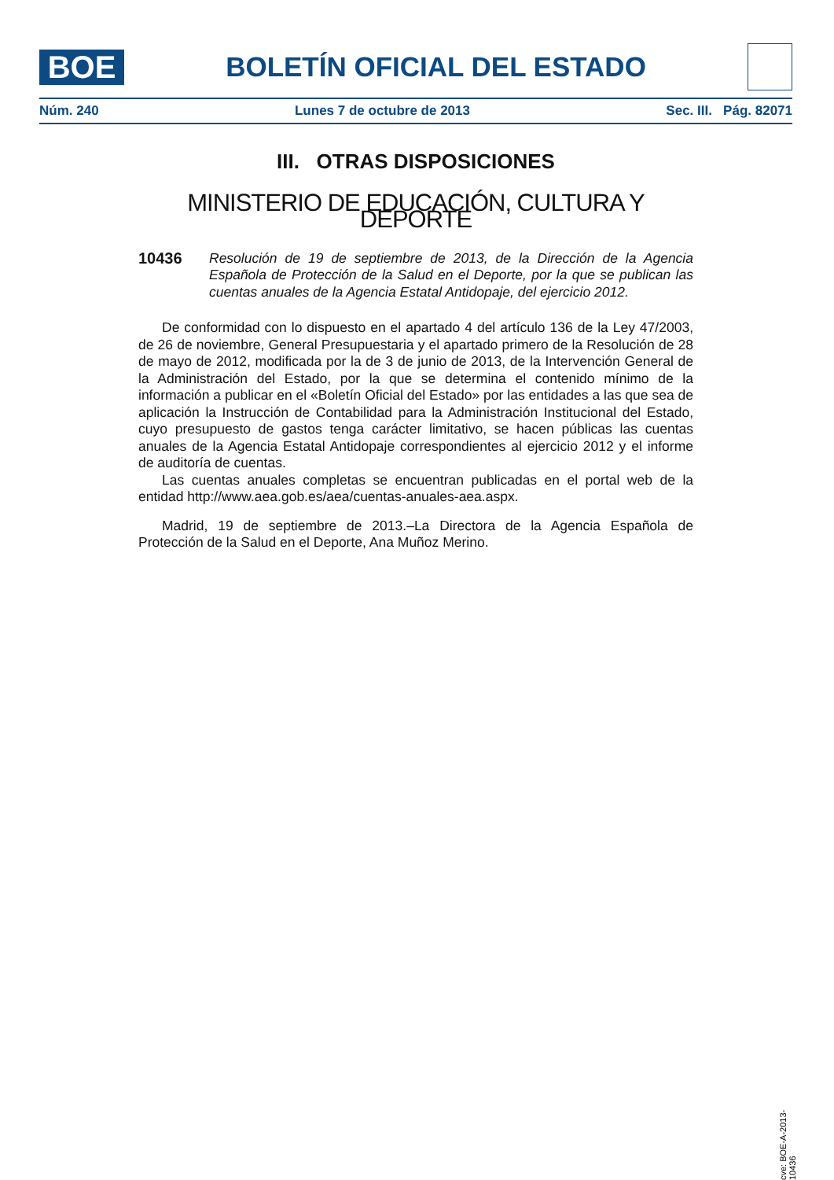BOE
BOLETÍN OFICIAL DEL ESTADO
Núm. 240 Lunes 7 de octubre de 2013 Sec. III. Pág. 82071
III. OTRAS DISPOSICIONES
MINISTERIO DE EDUCACIÓN, CULTURA Y DEPORTE
10436 Resolución de 19 de septiembre de 2013, de la Dirección de la Agencia Española de Protección de la Salud en el Deporte, por la que se publican las cuentas anuales de la Agencia Estatal Antidopaje, del ejercicio 2012.
De conformidad con lo dispuesto en el apartado 4 del artículo 136 de la Ley 47/2003, de 26 de noviembre, General Presupuestaria y el apartado primero de la Resolución de 28 de mayo de 2012, modificada por la de 3 de junio de 2013, de la Intervención General de la Administración del Estado, por la que se determina el contenido mínimo de la información a publicar en el «Boletín Oficial del Estado» por las entidades a las que sea de aplicación la Instrucción de Contabilidad para la Administración Institucional del Estado, cuyo presupuesto de gastos tenga carácter limitativo, se hacen públicas las cuentas anuales de la Agencia Estatal Antidopaje correspondientes al ejercicio 2012 y el informe de auditoría de cuentas.
Las cuentas anuales completas se encuentran publicadas en el portal web de la entidad http://www.aea.gob.es/aea/cuentas-anuales-aea.aspx.
Madrid, 19 de septiembre de 2013.–La Directora de la Agencia Española de Protección de la Salud en el Deporte, Ana Muñoz Merino.
cve: BOE-A-2013-10436